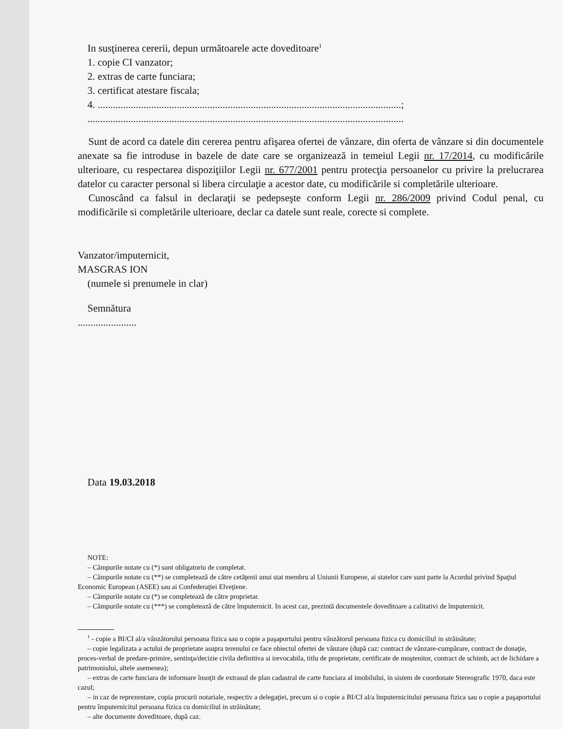In susţinerea cererii, depun următoarele acte doveditoare<sup>1</sup>
1. copie CI vanzator;
2. extras de carte funciara;
3. certificat atestare fiscala;
4. .......................................................................................................................;
............................................................................................................................
Sunt de acord ca datele din cererea pentru afişarea ofertei de vânzare, din oferta de vânzare si din documentele anexate sa fie introduse in bazele de date care se organizează in temeiul Legii nr. 17/2014, cu modificările ulterioare, cu respectarea dispoziţiilor Legii nr. 677/2001 pentru protecţia persoanelor cu privire la prelucrarea datelor cu caracter personal si libera circulaţie a acestor date, cu modificările si completările ulterioare.
Cunoscând ca falsul in declaraţii se pedepseşte conform Legii nr. 286/2009 privind Codul penal, cu modificările si completările ulterioare, declar ca datele sunt reale, corecte si complete.
Vanzator/imputernicit,
MASGRAS ION
(numele si prenumele in clar)
Semnătura
.......................
Data 19.03.2018
NOTE:
– Câmpurile notate cu (*) sunt obligatoriu de completat.
– Câmpurile notate cu (**) se completează de către cetăţenii unui stat membru al Uniunii Europene, ai statelor care sunt parte la Acordul privind Spaţiul Economic European (ASEE) sau ai Confederaţiei Elveţiene.
– Câmpurile notate cu (*) se completează de către proprietar.
– Câmpurile notate cu (***) se completează de către împuternicit. In acest caz, prezintă documentele doveditoare a calitativi de împuternicit.
<sup>1</sup> - copie a BI/CI al/a vânzătorului persoana fizica sau o copie a paşaportului pentru vânzătorul persoana fizica cu domiciliul in străinătate;
– copie legalizata a actului de proprietate asupra terenului ce face obiectul ofertei de vânzare (după caz: contract de vânzare-cumpărare, contract de donaţie, proces-verbal de predare-primire, sentinţa/decizie civila definitiva si irevocabila, titlu de proprietate, certificate de moştenitor, contract de schimb, act de lichidare a patrimoniului, altele asemenea);
– extras de carte funciara de informare însoţit de extrasul de plan cadastral de carte funciara al imobilului, in sistem de coordonate Stereografic 1970, daca este cazul;
– in caz de reprezentare, copia procurii notariale, respectiv a delegaţiei, precum si o copie a BI/CI al/a împuternicitului persoana fizica sau o copie a paşaportului pentru împuternicitul persoana fizica cu domiciliul in străinătate;
– alte documente doveditoare, după caz.